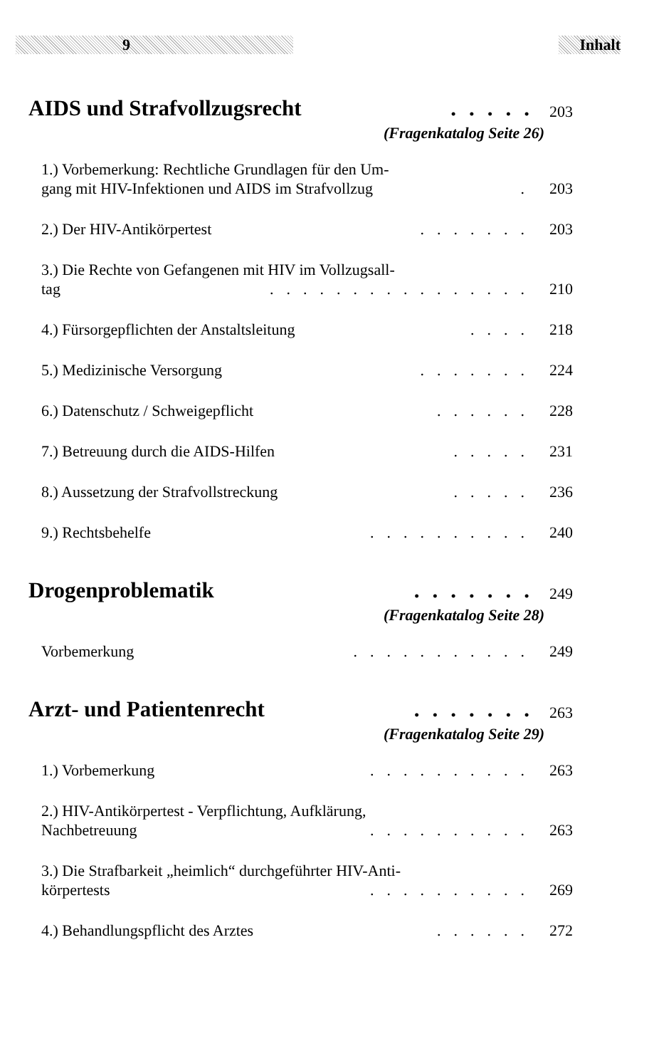9 Inhalt
AIDS und Strafvollzugsrecht..... 203
(Fragenkatalog Seite 26)
1.) Vorbemerkung: Rechtliche Grundlagen für den Um-
gang mit HIV-Infektionen und AIDS im Strafvollzug. 203
2.) Der HIV-Antikörpertest....... 203
3.) Die Rechte von Gefangenen mit HIV im Vollzugsall-
tag................ 210
4.) Fürsorgepflichten der Anstaltsleitung.... 218
5.) Medizinische Versorgung....... 224
6.) Datenschutz / Schweigepflicht...... 228
7.) Betreuung durch die AIDS-Hilfen..... 231
8.) Aussetzung der Strafvollstreckung..... 236
9.) Rechtsbehelfe.......... 240
Drogenproblematik....... 249
(Fragenkatalog Seite 28)
Vorbemerkung........... 249
Arzt- und Patientenrecht....... 263
(Fragenkatalog Seite 29)
1.) Vorbemerkung.......... 263
2.) HIV-Antikörpertest - Verpflichtung, Aufklärung,
Nachbetreuung.......... 263
3.) Die Strafbarkeit „heimlich“ durchgeführter HIV-Anti-
körpertests.......... 269
4.) Behandlungspflicht des Arztes...... 272